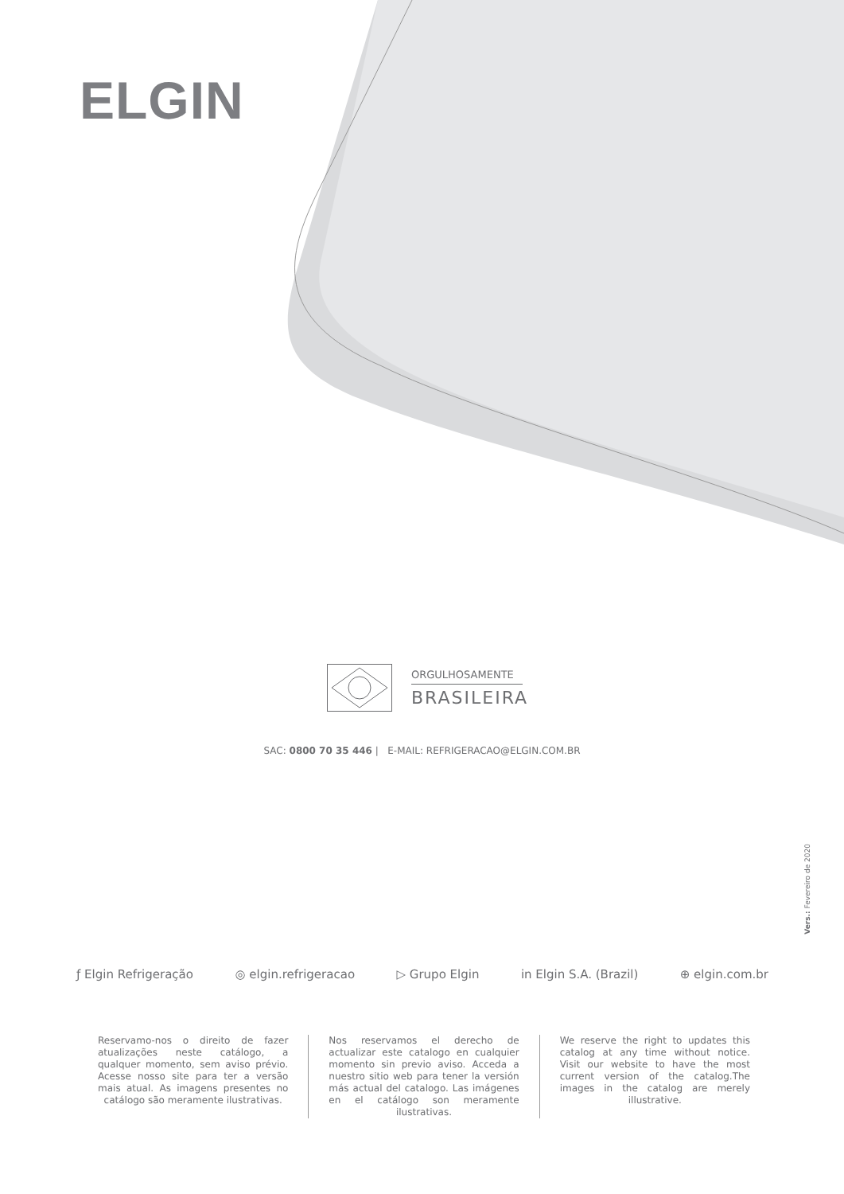ELGIN
ORGULHOSAMENTE
BRASILEIRA
SAC: 0800 70 35 446 | E-MAIL: REFRIGERACAO@ELGIN.COM.BR
Vers.: Fevereiro de 2020
ƒ Elgin Refrigeração ◎ elgin.refrigeracao ▷ Grupo Elgin in Elgin S.A. (Brazil) ⊕ elgin.com.br
Reservamo-nos o direito de fazer atualizações neste catálogo, a qualquer momento, sem aviso prévio. Acesse nosso site para ter a versão mais atual. As imagens presentes no catálogo são meramente ilustrativas.
Nos reservamos el derecho de actualizar este catalogo en cualquier momento sin previo aviso. Acceda a nuestro sitio web para tener la versión más actual del catalogo. Las imágenes en el catálogo son meramente ilustrativas.
We reserve the right to updates this catalog at any time without notice. Visit our website to have the most current version of the catalog.The images in the catalog are merely illustrative.